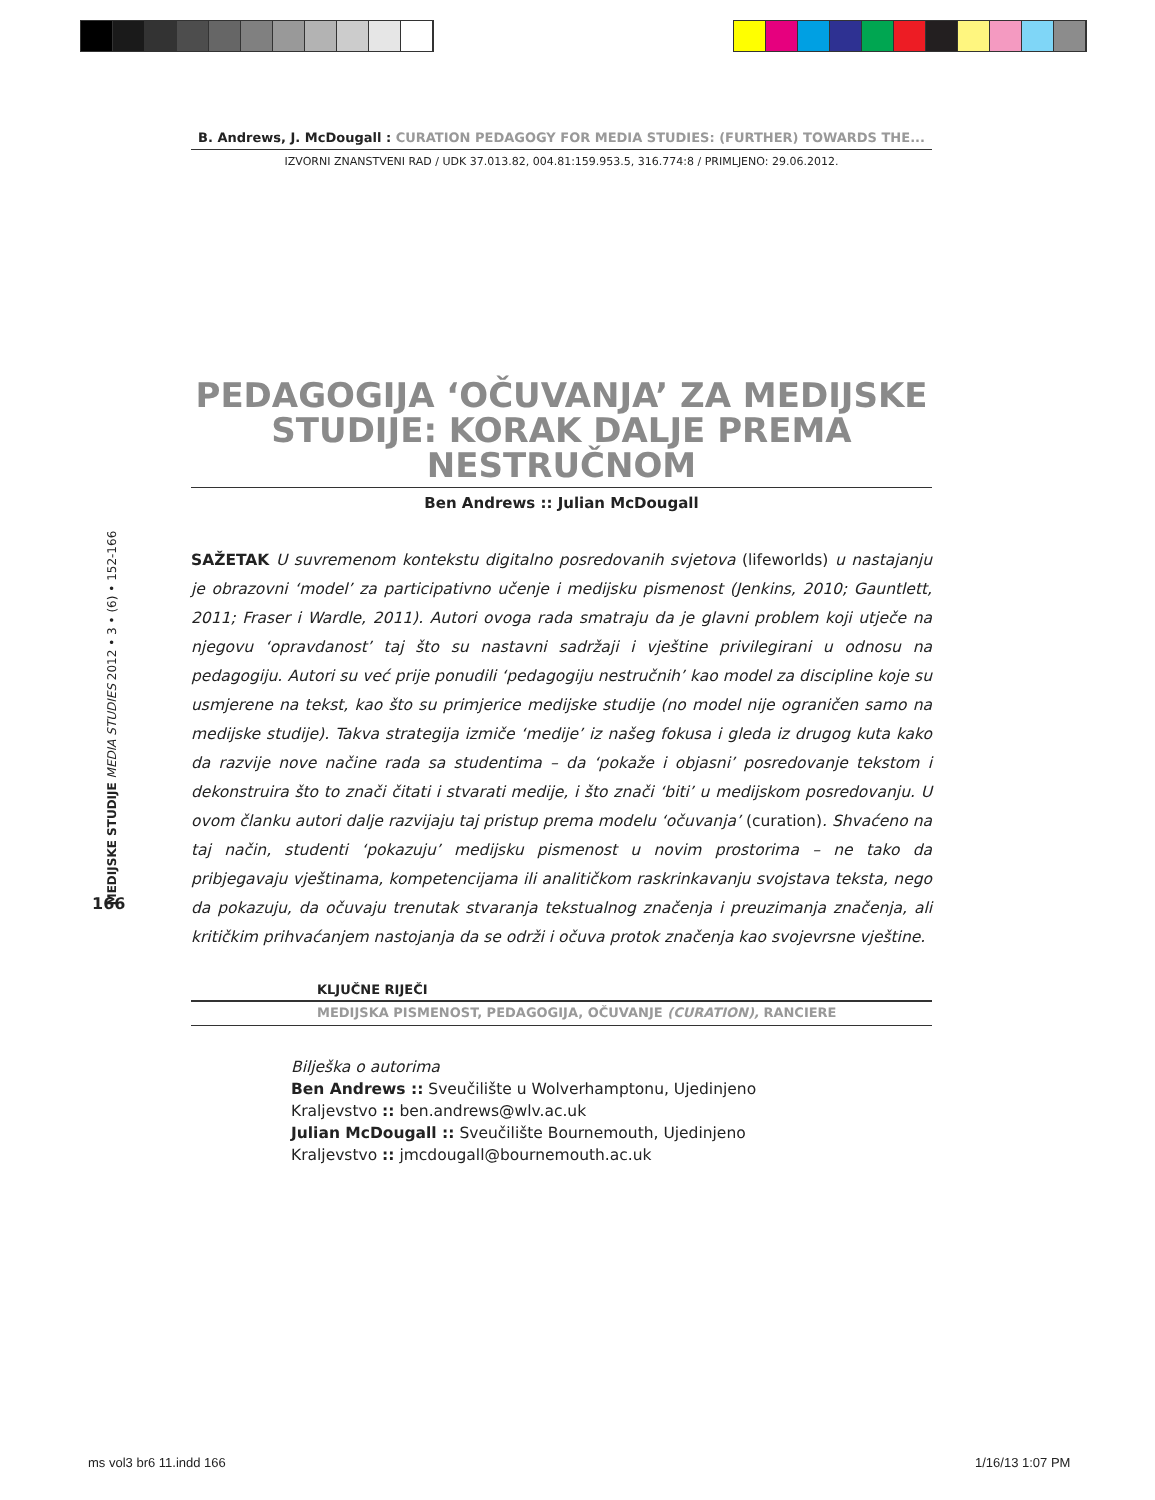B. Andrews, J. McDougall : CURATION PEDAGOGY FOR MEDIA STUDIES: (FURTHER) TOWARDS THE...
IZVORNI ZNANSTVENI RAD / UDK 37.013.82, 004.81:159.953.5, 316.774:8 / PRIMLJENO: 29.06.2012.
PEDAGOGIJA ‘OČUVANJA’ ZA MEDIJSKE STUDIJE: KORAK DALJE PREMA NESTRUČNOM
Ben Andrews :: Julian McDougall
SAŽETAK U suvremenom kontekstu digitalno posredovanih svjetova (lifeworlds) u nastajanju je obrazovni ‘model’ za participativno učenje i medijsku pismenost (Jenkins, 2010; Gauntlett, 2011; Fraser i Wardle, 2011). Autori ovoga rada smatraju da je glavni problem koji utječe na njegovu ‘opravdanost’ taj što su nastavni sadržaji i vještine privilegirani u odnosu na pedagogiju. Autori su već prije ponudili ‘pedagogiju nestručnih’ kao model za discipline koje su usmjerene na tekst, kao što su primjerice medijske studije (no model nije ograničen samo na medijske studije). Takva strategija izmiče ‘medije’ iz našeg fokusa i gleda iz drugog kuta kako da razvije nove načine rada sa studentima – da ‘pokaže i objasni’ posredovanje tekstom i dekonstruira što to znači čitati i stvarati medije, i što znači ‘biti’ u medijskom posredovanju. U ovom članku autori dalje razvijaju taj pristup prema modelu ‘očuvanja’ (curation). Shvaćeno na taj način, studenti ‘pokazuju’ medijsku pismenost u novim prostorima – ne tako da pribjegavaju vještinama, kompetencijama ili analitičkom raskrinkavanju svojstava teksta, nego da pokazuju, da očuvaju trenutak stvaranja tekstualnog značenja i preuzimanja značenja, ali kritičkim prihvaćanjem nastojanja da se održi i očuva protok značenja kao svojevrsne vještine.
KLJUČNE RIJEČI
MEDIJSKA PISMENOST, PEDAGOGIJA, OČUVANJE (CURATION), RANCIERE
Bilješka o autorima
Ben Andrews :: Sveučilište u Wolverhamptonu, Ujedinjeno Kraljevstvo :: ben.andrews@wlv.ac.uk
Julian McDougall :: Sveučilište Bournemouth, Ujedinjeno Kraljevstvo :: jmcdougall@bournemouth.ac.uk
MEDIJSKE STUDIJE MEDIA STUDIES 2012 • 3 • (6) • 152-166
166
ms vol3 br6 11.indd 166 1/16/13 1:07 PM